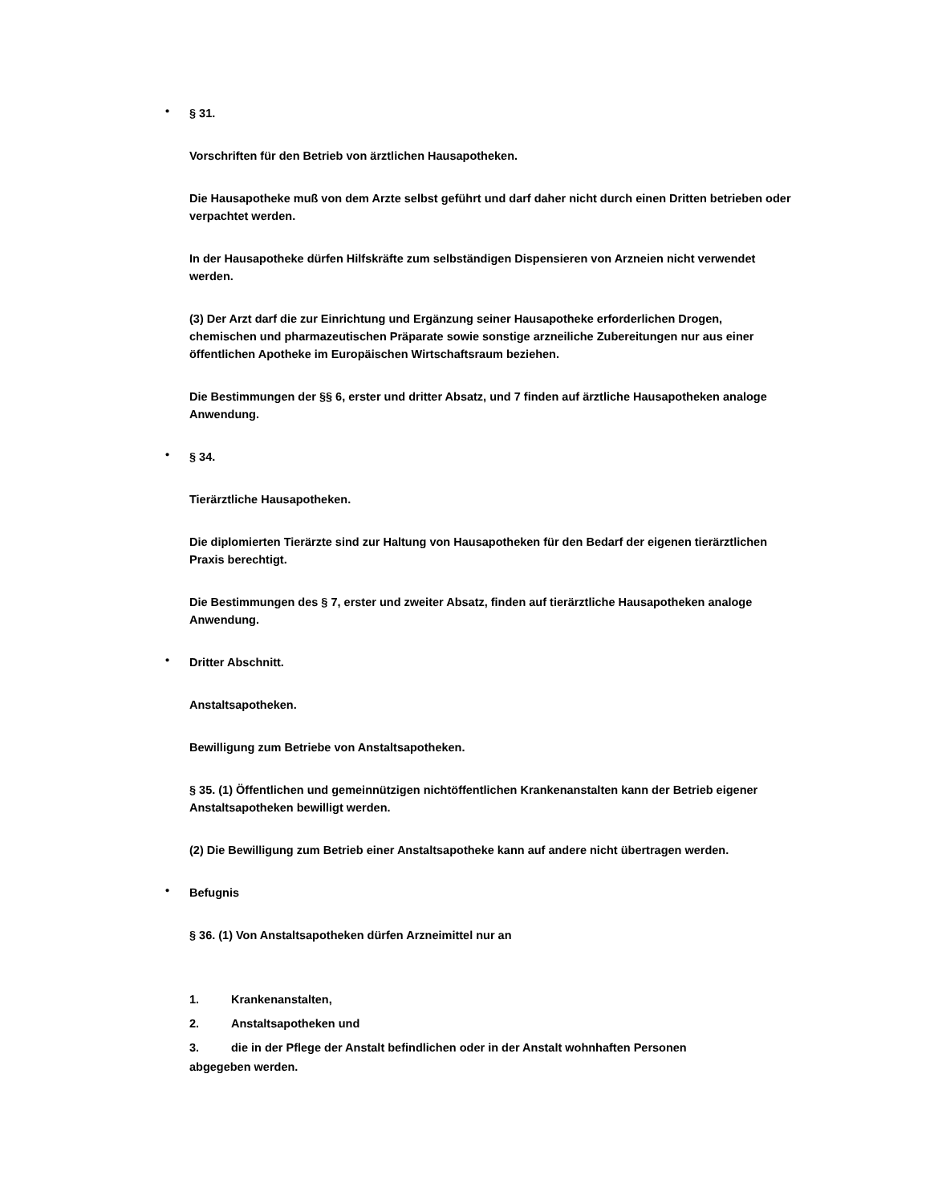•
§ 31.
Vorschriften für den Betrieb von ärztlichen Hausapotheken.
Die Hausapotheke muß von dem Arzte selbst geführt und darf daher nicht durch einen Dritten betrieben oder verpachtet werden.
In der Hausapotheke dürfen Hilfskräfte zum selbständigen Dispensieren von Arzneien nicht verwendet werden.
(3) Der Arzt darf die zur Einrichtung und Ergänzung seiner Hausapotheke erforderlichen Drogen, chemischen und pharmazeutischen Präparate sowie sonstige arzneiliche Zubereitungen nur aus einer öffentlichen Apotheke im Europäischen Wirtschaftsraum beziehen.
Die Bestimmungen der §§ 6, erster und dritter Absatz, und 7 finden auf ärztliche Hausapotheken analoge Anwendung.
•
§ 34.
Tierärztliche Hausapotheken.
Die diplomierten Tierärzte sind zur Haltung von Hausapotheken für den Bedarf der eigenen tierärztlichen Praxis berechtigt.
Die Bestimmungen des § 7, erster und zweiter Absatz, finden auf tierärztliche Hausapotheken analoge Anwendung.
•
Dritter Abschnitt.
Anstaltsapotheken.
Bewilligung zum Betriebe von Anstaltsapotheken.
§ 35. (1) Öffentlichen und gemeinnützigen nichtöffentlichen Krankenanstalten kann der Betrieb eigener Anstaltsapotheken bewilligt werden.
(2) Die Bewilligung zum Betrieb einer Anstaltsapotheke kann auf andere nicht übertragen werden.
•
Befugnis
§ 36. (1) Von Anstaltsapotheken dürfen Arzneimittel nur an
1. Krankenanstalten,
2. Anstaltsapotheken und
3. die in der Pflege der Anstalt befindlichen oder in der Anstalt wohnhaften Personen
abgegeben werden.